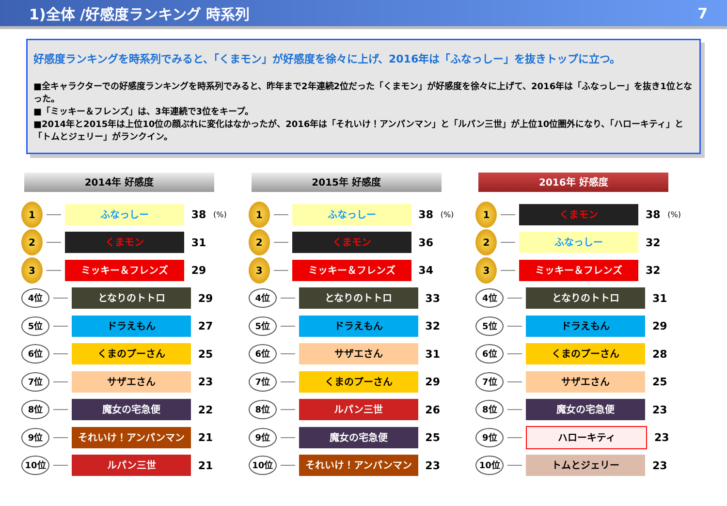1)全体 /好感度ランキング 時系列 7
好感度ランキングを時系列でみると、「くまモン」が好感度を徐々に上げ、2016年は「ふなっしー」を抜きトップに立つ。
■全キャラクターでの好感度ランキングを時系列でみると、昨年まで2年連続2位だった「くまモン」が好感度を徐々に上げて、2016年は「ふなっしー」を抜き1位となった。
■「ミッキー＆フレンズ」は、3年連続で3位をキープ。
■2014年と2015年は上位10位の顔ぶれに変化はなかったが、2016年は「それいけ！アンパンマン」と「ルパン三世」が上位10位圏外になり、「ハローキティ」と「トムとジェリー」がランクイン。
2014年 好感度
1
ふなっしー
38
(%)
2
くまモン
31
3
ミッキー＆フレンズ
29
4位
となりのトトロ
29
5位
ドラえもん
27
6位
くまのプーさん
25
7位
サザエさん
23
8位
魔女の宅急便
22
9位
それいけ！アンパンマン
21
10位
ルパン三世
21
2015年 好感度
1
ふなっしー
38
(%)
2
くまモン
36
3
ミッキー＆フレンズ
34
4位
となりのトトロ
33
5位
ドラえもん
32
6位
サザエさん
31
7位
くまのプーさん
29
8位
ルパン三世
26
9位
魔女の宅急便
25
10位
それいけ！アンパンマン
23
2016年 好感度
1
くまモン
38
(%)
2
ふなっしー
32
3
ミッキー＆フレンズ
32
4位
となりのトトロ
31
5位
ドラえもん
29
6位
くまのプーさん
28
7位
サザエさん
25
8位
魔女の宅急便
23
9位
ハローキティ
23
10位
トムとジェリー
23